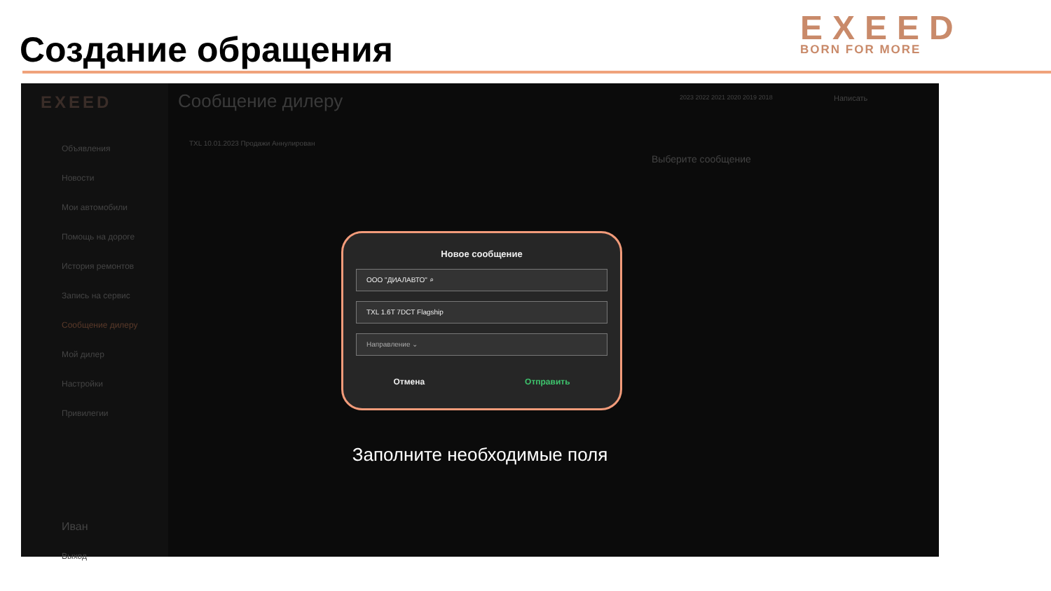Создание обращения
EXEED
BORN FOR MORE
EXEED
Объявления
Новости
Мои автомобили
Помощь на дороге
История ремонтов
Запись на сервис
Сообщение дилеру
Мой дилер
Настройки
Привилегии
Иван
Выход
Сообщение дилеру
TXL 10.01.2023 Продажи Аннулирован
Выберите сообщение
2023 2022 2021 2020 2019 2018 Написать
Новое сообщение
ООО "ДИАЛАВТО" ⌕
TXL 1.6T 7DCT Flagship
Направление ⌄
Отмена Отправить
Заполните необходимые поля